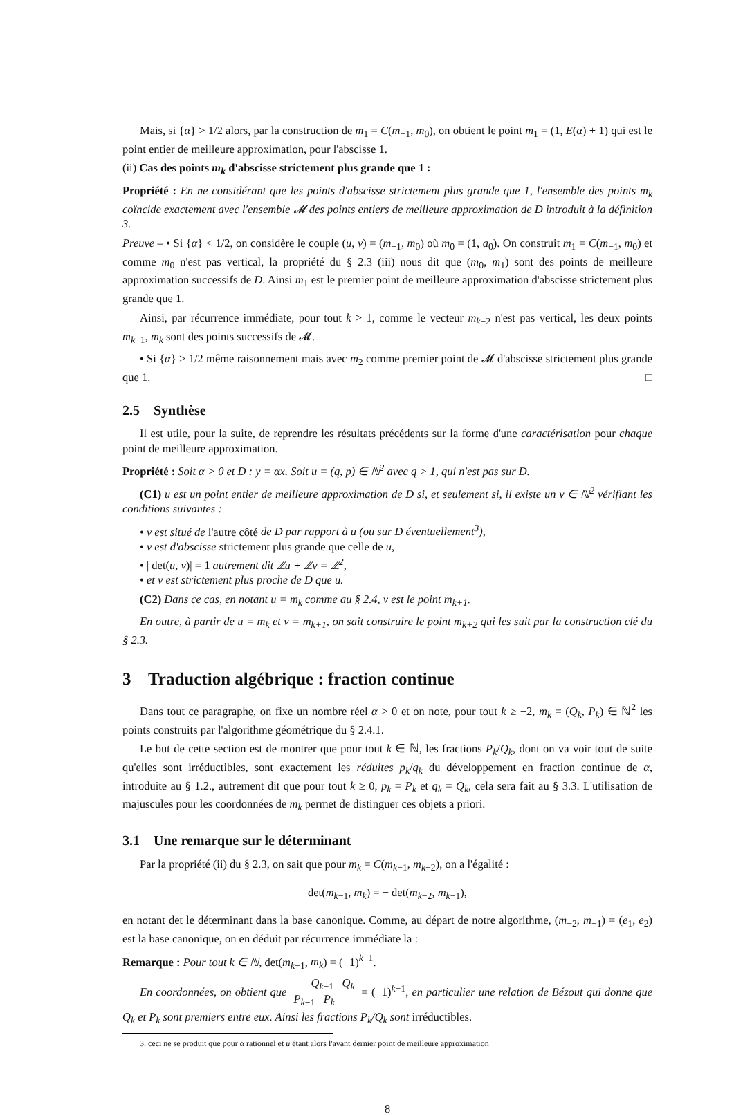Mais, si {α} > 1/2 alors, par la construction de m<sub>1</sub> = C(m<sub>−1</sub>, m<sub>0</sub>), on obtient le point m<sub>1</sub> = (1, E(α) + 1) qui est le point entier de meilleure approximation, pour l'abscisse 1.
(ii) Cas des points m<sub>k</sub> d'abscisse strictement plus grande que 1 :
Propriété : En ne considérant que les points d'abscisse strictement plus grande que 1, l'ensemble des points m<sub>k</sub> coïncide exactement avec l'ensemble 𝓜 des points entiers de meilleure approximation de D introduit à la définition 3.
Preuve – • Si {α} < 1/2, on considère le couple (u, v) = (m<sub>−1</sub>, m<sub>0</sub>) où m<sub>0</sub> = (1, a<sub>0</sub>). On construit m<sub>1</sub> = C(m<sub>−1</sub>, m<sub>0</sub>) et comme m<sub>0</sub> n'est pas vertical, la propriété du § 2.3 (iii) nous dit que (m<sub>0</sub>, m<sub>1</sub>) sont des points de meilleure approximation successifs de D. Ainsi m<sub>1</sub> est le premier point de meilleure approximation d'abscisse strictement plus grande que 1.
Ainsi, par récurrence immédiate, pour tout k > 1, comme le vecteur m<sub>k−2</sub> n'est pas vertical, les deux points m<sub>k−1</sub>, m<sub>k</sub> sont des points successifs de 𝓜.
• Si {α} > 1/2 même raisonnement mais avec m<sub>2</sub> comme premier point de 𝓜 d'abscisse strictement plus grande que 1. □
2.5 Synthèse
Il est utile, pour la suite, de reprendre les résultats précédents sur la forme d'une caractérisation pour chaque point de meilleure approximation.
Propriété : Soit α > 0 et D : y = αx. Soit u = (q, p) ∈ ℕ<sup>2</sup> avec q > 1, qui n'est pas sur D.
(C1) u est un point entier de meilleure approximation de D si, et seulement si, il existe un v ∈ ℕ<sup>2</sup> vérifiant les conditions suivantes :
• v est situé de l'autre côté de D par rapport à u (ou sur D éventuellement<sup>3</sup>),
• v est d'abscisse strictement plus grande que celle de u,
• | det(u, v)| = 1 autrement dit ℤu + ℤv = ℤ<sup>2</sup>,
• et v est strictement plus proche de D que u.
(C2) Dans ce cas, en notant u = m<sub>k</sub> comme au § 2.4, v est le point m<sub>k+1</sub>.
En outre, à partir de u = m<sub>k</sub> et v = m<sub>k+1</sub>, on sait construire le point m<sub>k+2</sub> qui les suit par la construction clé du § 2.3.
3 Traduction algébrique : fraction continue
Dans tout ce paragraphe, on fixe un nombre réel α > 0 et on note, pour tout k ≥ −2, m<sub>k</sub> = (Q<sub>k</sub>, P<sub>k</sub>) ∈ ℕ<sup>2</sup> les points construits par l'algorithme géométrique du § 2.4.1.
Le but de cette section est de montrer que pour tout k ∈ ℕ, les fractions P<sub>k</sub>/Q<sub>k</sub>, dont on va voir tout de suite qu'elles sont irréductibles, sont exactement les réduites p<sub>k</sub>/q<sub>k</sub> du développement en fraction continue de α, introduite au § 1.2., autrement dit que pour tout k ≥ 0, p<sub>k</sub> = P<sub>k</sub> et q<sub>k</sub> = Q<sub>k</sub>, cela sera fait au § 3.3. L'utilisation de majuscules pour les coordonnées de m<sub>k</sub> permet de distinguer ces objets a priori.
3.1 Une remarque sur le déterminant
Par la propriété (ii) du § 2.3, on sait que pour m<sub>k</sub> = C(m<sub>k−1</sub>, m<sub>k−2</sub>), on a l'égalité :
det(m<sub>k−1</sub>, m<sub>k</sub>) = − det(m<sub>k−2</sub>, m<sub>k−1</sub>),
en notant det le déterminant dans la base canonique. Comme, au départ de notre algorithme, (m<sub>−2</sub>, m<sub>−1</sub>) = (e<sub>1</sub>, e<sub>2</sub>) est la base canonique, on en déduit par récurrence immédiate la :
Remarque : Pour tout k ∈ ℕ, det(m<sub>k−1</sub>, m<sub>k</sub>) = (−1)<sup>k−1</sup>.
En coordonnées, on obtient que Q<sub>k−1</sub> Q<sub>k</sub>
P<sub>k−1</sub> P<sub>k</sub> = (−1)<sup>k−1</sup>, en particulier une relation de Bézout qui donne que Q<sub>k</sub> et P<sub>k</sub> sont premiers entre eux. Ainsi les fractions P<sub>k</sub>/Q<sub>k</sub> sont irréductibles.
3. ceci ne se produit que pour α rationnel et u étant alors l'avant dernier point de meilleure approximation
8